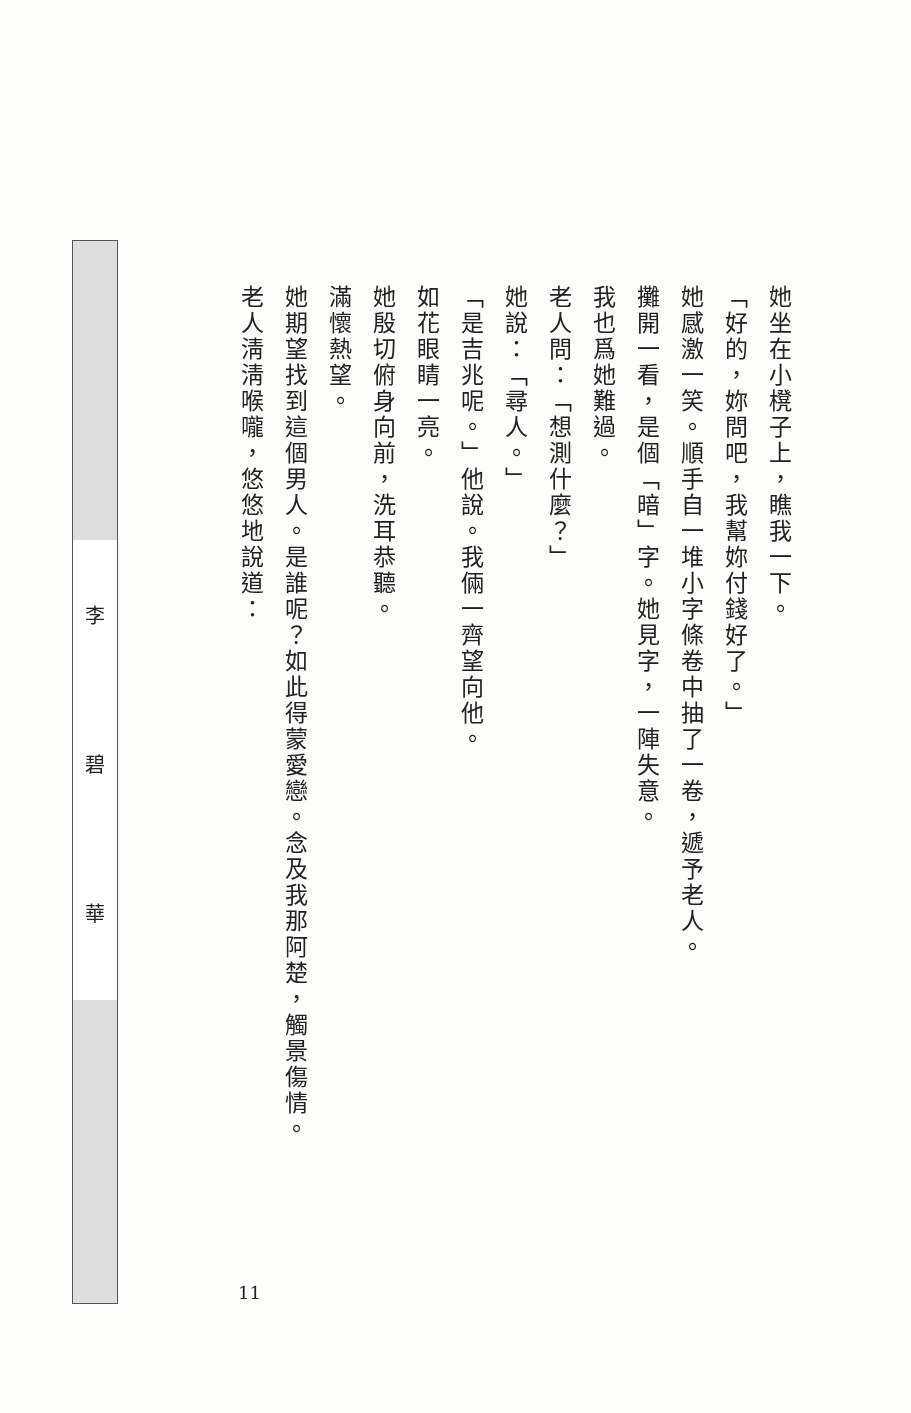李
碧
華
她坐在小櫈子上，瞧我一下。
「好的，妳問吧，我幫妳付錢好了。」
她感激一笑。順手自一堆小字條卷中抽了一卷，遞予老人。
攤開一看，是個「暗」字。她見字，一陣失意。
我也爲她難過。
老人問：「想測什麼？」
她說：「尋人。」
「是吉兆呢。」他說。我倆一齊望向他。
如花眼睛一亮。
她殷切俯身向前，洗耳恭聽。
滿懷熱望。
她期望找到這個男人。是誰呢？如此得蒙愛戀。念及我那阿楚，觸景傷情。
老人淸淸喉嚨，悠悠地說道：
11